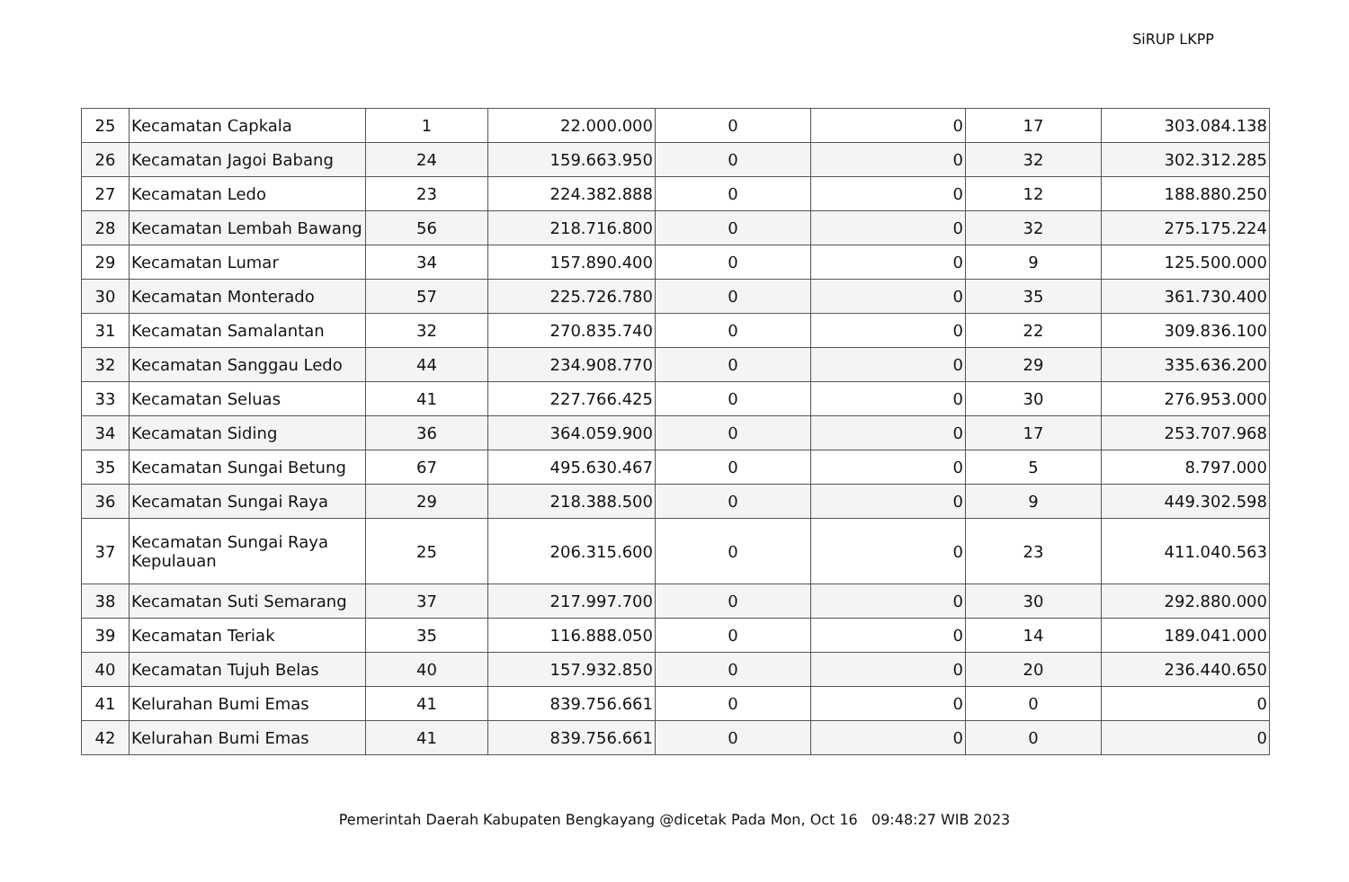SiRUP LKPP
| 25 | Kecamatan Capkala | 1 | 22.000.000 | 0 | 0 | 17 | 303.084.138 |
| 26 | Kecamatan Jagoi Babang | 24 | 159.663.950 | 0 | 0 | 32 | 302.312.285 |
| 27 | Kecamatan Ledo | 23 | 224.382.888 | 0 | 0 | 12 | 188.880.250 |
| 28 | Kecamatan Lembah Bawang | 56 | 218.716.800 | 0 | 0 | 32 | 275.175.224 |
| 29 | Kecamatan Lumar | 34 | 157.890.400 | 0 | 0 | 9 | 125.500.000 |
| 30 | Kecamatan Monterado | 57 | 225.726.780 | 0 | 0 | 35 | 361.730.400 |
| 31 | Kecamatan Samalantan | 32 | 270.835.740 | 0 | 0 | 22 | 309.836.100 |
| 32 | Kecamatan Sanggau Ledo | 44 | 234.908.770 | 0 | 0 | 29 | 335.636.200 |
| 33 | Kecamatan Seluas | 41 | 227.766.425 | 0 | 0 | 30 | 276.953.000 |
| 34 | Kecamatan Siding | 36 | 364.059.900 | 0 | 0 | 17 | 253.707.968 |
| 35 | Kecamatan Sungai Betung | 67 | 495.630.467 | 0 | 0 | 5 | 8.797.000 |
| 36 | Kecamatan Sungai Raya | 29 | 218.388.500 | 0 | 0 | 9 | 449.302.598 |
| 37 | Kecamatan Sungai Raya Kepulauan | 25 | 206.315.600 | 0 | 0 | 23 | 411.040.563 |
| 38 | Kecamatan Suti Semarang | 37 | 217.997.700 | 0 | 0 | 30 | 292.880.000 |
| 39 | Kecamatan Teriak | 35 | 116.888.050 | 0 | 0 | 14 | 189.041.000 |
| 40 | Kecamatan Tujuh Belas | 40 | 157.932.850 | 0 | 0 | 20 | 236.440.650 |
| 41 | Kelurahan Bumi Emas | 41 | 839.756.661 | 0 | 0 | 0 | 0 |
| 42 | Kelurahan Bumi Emas | 41 | 839.756.661 | 0 | 0 | 0 | 0 |
Pemerintah Daerah Kabupaten Bengkayang @dicetak Pada Mon, Oct 16 09:48:27 WIB 2023